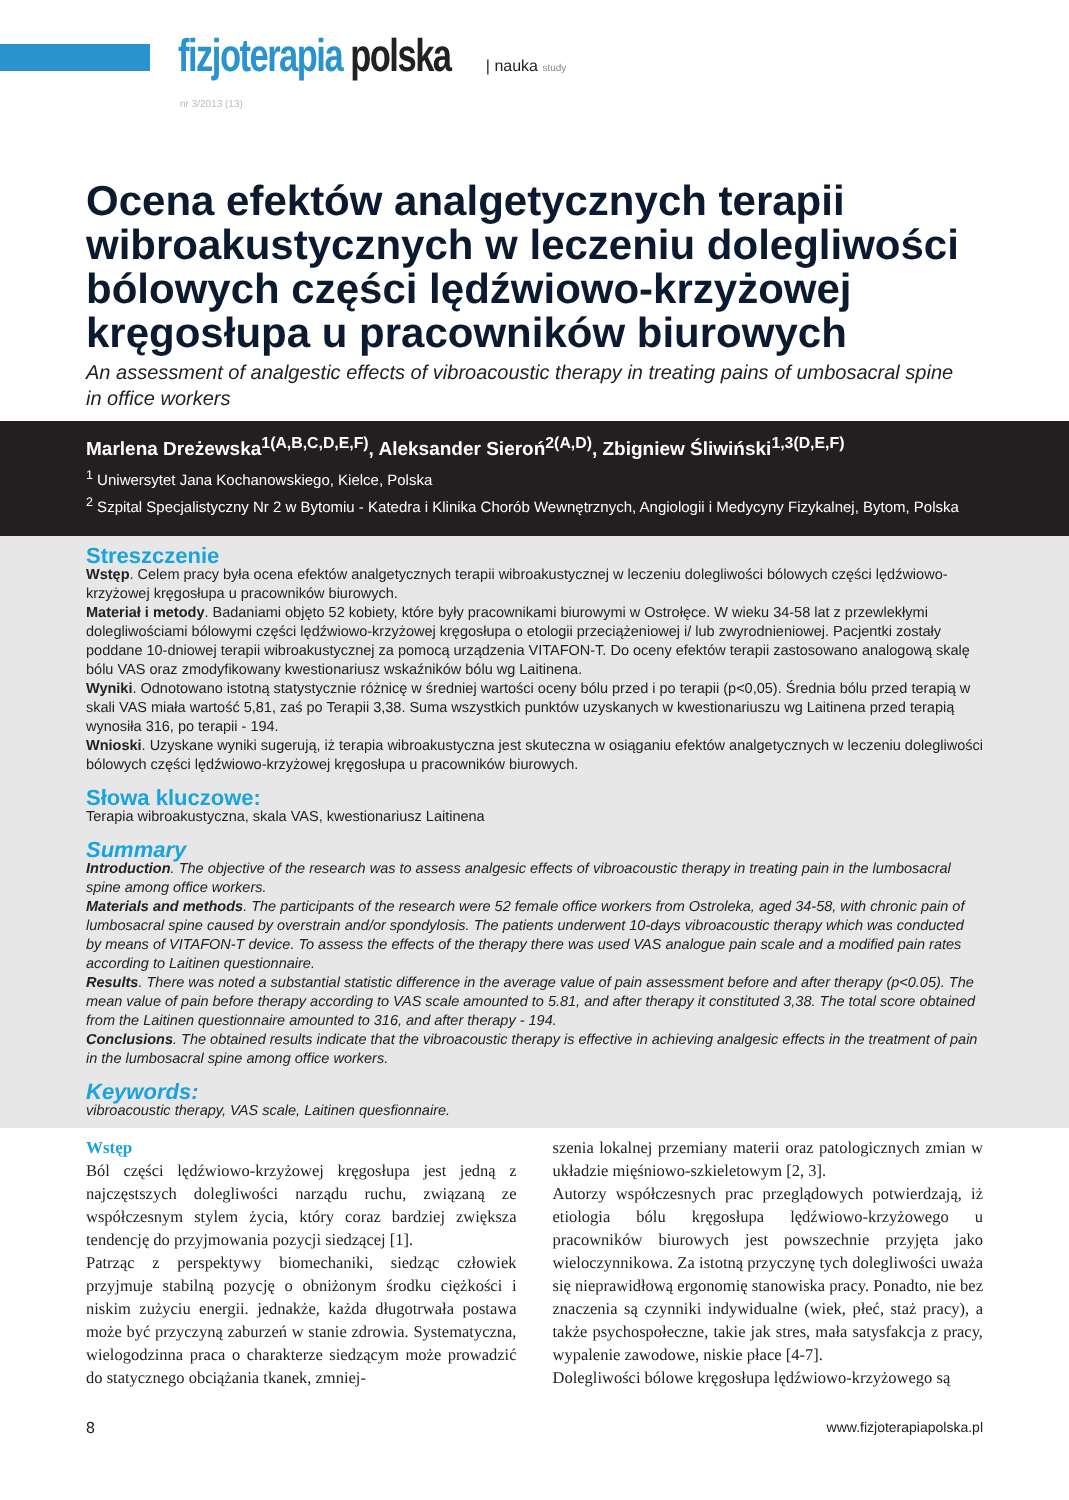fizjoterapia polska | nauka study
nr 3/2013 (13)
Ocena efektów analgetycznych terapii wibroakustycznych w leczeniu dolegliwości bólowych części lędźwiowo-krzyżowej kręgosłupa u pracowników biurowych
An assessment of analgestic effects of vibroacoustic therapy in treating pains of umbosacral spine in office workers
Marlena Dreżewska<sup>1(A,B,C,D,E,F)</sup>, Aleksander Sieroń<sup>2(A,D)</sup>, Zbigniew Śliwiński<sup>1,3(D,E,F)</sup>
<sup>1</sup> Uniwersytet Jana Kochanowskiego, Kielce, Polska
<sup>2</sup> Szpital Specjalistyczny Nr 2 w Bytomiu - Katedra i Klinika Chorób Wewnętrznych, Angiologii i Medycyny Fizykalnej, Bytom, Polska
Streszczenie
Wstęp. Celem pracy była ocena efektów analgetycznych terapii wibroakustycznej w leczeniu dolegliwości bólowych części lędźwiowo-krzyżowej kręgosłupa u pracowników biurowych.
Materiał i metody. Badaniami objęto 52 kobiety, które były pracownikami biurowymi w Ostrołęce. W wieku 34-58 lat z przewlekłymi dolegliwościami bólowymi części lędźwiowo-krzyżowej kręgosłupa o etologii przeciążeniowej i/ lub zwyrodnieniowej. Pacjentki zostały poddane 10-dniowej terapii wibroakustycznej za pomocą urządzenia VITAFON-T. Do oceny efektów terapii zastosowano analogową skalę bólu VAS oraz zmodyfikowany kwestionariusz wskaźników bólu wg Laitinena.
Wyniki. Odnotowano istotną statystycznie różnicę w średniej wartości oceny bólu przed i po terapii (p<0,05). Średnia bólu przed terapią w skali VAS miała wartość 5,81, zaś po Terapii 3,38. Suma wszystkich punktów uzyskanych w kwestionariuszu wg Laitinena przed terapią wynosiła 316, po terapii - 194.
Wnioski. Uzyskane wyniki sugerują, iż terapia wibroakustyczna jest skuteczna w osiąganiu efektów analgetycznych w leczeniu dolegliwości bólowych części lędźwiowo-krzyżowej kręgosłupa u pracowników biurowych.
Słowa kluczowe:
Terapia wibroakustyczna, skala VAS, kwestionariusz Laitinena
Summary
Introduction. The objective of the research was to assess analgesic effects of vibroacoustic therapy in treating pain in the lumbosacral spine among office workers.
Materials and methods. The participants of the research were 52 female office workers from Ostroleka, aged 34-58, with chronic pain of lumbosacral spine caused by overstrain and/or spondylosis. The patients underwent 10-days vibroacoustic therapy which was conducted by means of VITAFON-T device. To assess the effects of the therapy there was used VAS analogue pain scale and a modified pain rates according to Laitinen questionnaire.
Results. There was noted a substantial statistic difference in the average value of pain assessment before and after therapy (p<0.05). The mean value of pain before therapy according to VAS scale amounted to 5.81, and after therapy it constituted 3,38. The total score obtained from the Laitinen questionnaire amounted to 316, and after therapy - 194.
Conclusions. The obtained results indicate that the vibroacoustic therapy is effective in achieving analgesic effects in the treatment of pain in the lumbosacral spine among office workers.
Keywords:
vibroacoustic therapy, VAS scale, Laitinen quesfionnaire.
Wstęp
Ból części lędźwiowo-krzyżowej kręgosłupa jest jedną z najczęstszych dolegliwości narządu ruchu, związaną ze współczesnym stylem życia, który coraz bardziej zwiększa tendencję do przyjmowania pozycji siedzącej [1].
Patrząc z perspektywy biomechaniki, siedząc człowiek przyjmuje stabilną pozycję o obniżonym środku ciężkości i niskim zużyciu energii. jednakże, każda długotrwała postawa może być przyczyną zaburzeń w stanie zdrowia. Systematyczna, wielogodzinna praca o charakterze siedzącym może prowadzić do statycznego obciążania tkanek, zmniej-
szenia lokalnej przemiany materii oraz patologicznych zmian w układzie mięśniowo-szkieletowym [2, 3].
Autorzy współczesnych prac przeglądowych potwierdzają, iż etiologia bólu kręgosłupa lędźwiowo-krzyżowego u pracowników biurowych jest powszechnie przyjęta jako wieloczynnikowa. Za istotną przyczynę tych dolegliwości uważa się nieprawidłową ergonomię stanowiska pracy. Ponadto, nie bez znaczenia są czynniki indywidualne (wiek, płeć, staż pracy), a także psychospołeczne, takie jak stres, mała satysfakcja z pracy, wypalenie zawodowe, niskie płace [4-7].
Dolegliwości bólowe kręgosłupa lędźwiowo-krzyżowego są
8 www.fizjoterapiapolska.pl